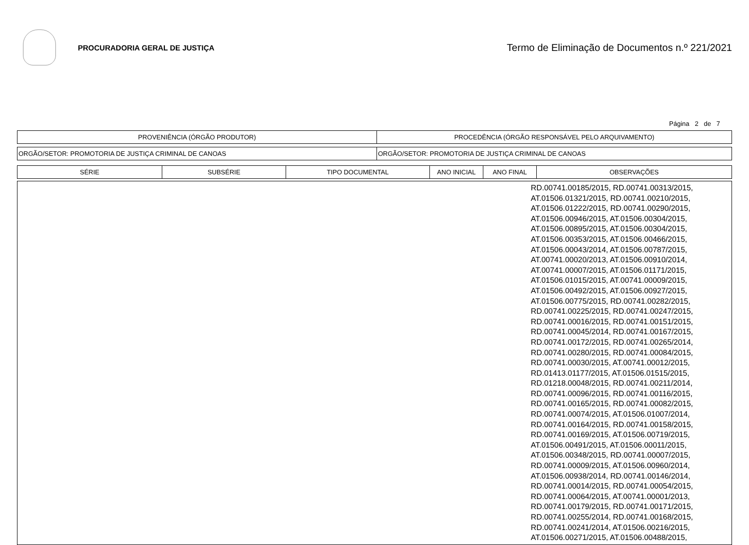PROCURADORIA GERAL DE JUSTIÇA
Termo de Eliminação de Documentos n.º 221/2021
Página 2 de 7
| PROVENIÊNCIA (ÓRGÃO PRODUTOR) | PROCEDÊNCIA (ÓRGÃO RESPONSÁVEL PELO ARQUIVAMENTO) |
| --- | --- |
| ORGÃO/SETOR: PROMOTORIA DE JUSTIÇA CRIMINAL DE CANOAS | ORGÃO/SETOR: PROMOTORIA DE JUSTIÇA CRIMINAL DE CANOAS |
| SÉRIE | SUBSÉRIE | TIPO DOCUMENTAL | ANO INICIAL | ANO FINAL | OBSERVAÇÕES |
| --- | --- | --- | --- | --- | --- |
| | RD.00741.00185/2015, RD.00741.00313/2015, AT.01506.01321/2015, RD.00741.00210/2015, AT.01506.01222/2015, RD.00741.00290/2015, AT.01506.00946/2015, AT.01506.00304/2015, AT.01506.00895/2015, AT.01506.00304/2015, AT.01506.00353/2015, AT.01506.00466/2015, AT.01506.00043/2014, AT.01506.00787/2015, AT.00741.00020/2013, AT.01506.00910/2014, AT.00741.00007/2015, AT.01506.01171/2015, AT.01506.01015/2015, AT.00741.00009/2015, AT.01506.00492/2015, AT.01506.00927/2015, AT.01506.00775/2015, RD.00741.00282/2015, RD.00741.00225/2015, RD.00741.00247/2015, RD.00741.00016/2015, RD.00741.00151/2015, RD.00741.00045/2014, RD.00741.00167/2015, RD.00741.00172/2015, RD.00741.00265/2014, RD.00741.00280/2015, RD.00741.00084/2015, RD.00741.00030/2015, AT.00741.00012/2015, RD.01413.01177/2015, AT.01506.01515/2015, RD.01218.00048/2015, RD.00741.00211/2014, RD.00741.00096/2015, RD.00741.00116/2015, RD.00741.00165/2015, RD.00741.00082/2015, RD.00741.00074/2015, AT.01506.01007/2014, RD.00741.00164/2015, RD.00741.00158/2015, RD.00741.00169/2015, AT.01506.00719/2015, AT.01506.00491/2015, AT.01506.00011/2015, AT.01506.00348/2015, RD.00741.00007/2015, RD.00741.00009/2015, AT.01506.00960/2014, AT.01506.00938/2014, RD.00741.00146/2014, RD.00741.00014/2015, RD.00741.00054/2015, RD.00741.00064/2015, AT.00741.00001/2013, RD.00741.00179/2015, RD.00741.00171/2015, RD.00741.00255/2014, RD.00741.00168/2015, RD.00741.00241/2014, AT.01506.00216/2015, AT.01506.00271/2015, AT.01506.00488/2015, |